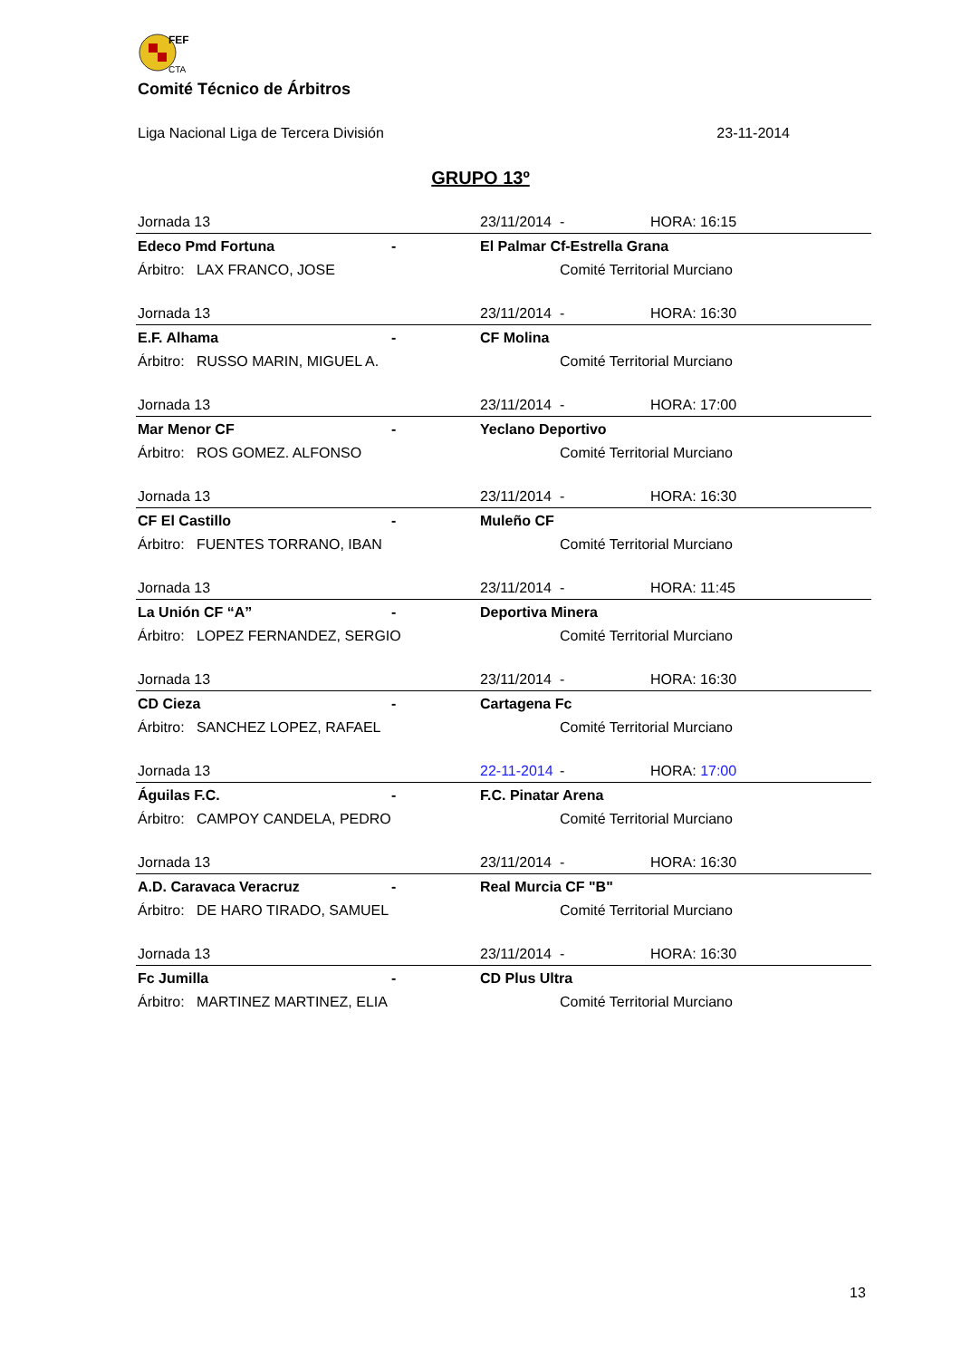FEF
CTA
Comité Técnico de Árbitros
Liga Nacional Liga de Tercera División 23-11-2014
GRUPO 13º
| Jornada 13 | | 23/11/2014 | - | HORA: 16:15 |
| Edeco Pmd Fortuna | - | El Palmar Cf-Estrella Grana | | |
| Árbitro: LAX FRANCO, JOSE | | | Comité Territorial Murciano | |
| Jornada 13 | | 23/11/2014 | - | HORA: 16:30 |
| E.F. Alhama | - | CF Molina | | |
| Árbitro: RUSSO MARIN, MIGUEL A. | | | Comité Territorial Murciano | |
| Jornada 13 | | 23/11/2014 | - | HORA: 17:00 |
| Mar Menor CF | - | Yeclano Deportivo | | |
| Árbitro: ROS GOMEZ. ALFONSO | | | Comité Territorial Murciano | |
| Jornada 13 | | 23/11/2014 | - | HORA: 16:30 |
| CF El Castillo | - | Muleño CF | | |
| Árbitro: FUENTES TORRANO, IBAN | | | Comité Territorial Murciano | |
| Jornada 13 | | 23/11/2014 | - | HORA: 11:45 |
| La Unión CF “A” | - | Deportiva Minera | | |
| Árbitro: LOPEZ FERNANDEZ, SERGIO | | | Comité Territorial Murciano | |
| Jornada 13 | | 23/11/2014 | - | HORA: 16:30 |
| CD Cieza | - | Cartagena Fc | | |
| Árbitro: SANCHEZ LOPEZ, RAFAEL | | | Comité Territorial Murciano | |
| Jornada 13 | | 22-11-2014 | - | HORA: 17:00 |
| Águilas F.C. | - | F.C. Pinatar Arena | | |
| Árbitro: CAMPOY CANDELA, PEDRO | | | Comité Territorial Murciano | |
| Jornada 13 | | 23/11/2014 | - | HORA: 16:30 |
| A.D. Caravaca Veracruz | - | Real Murcia CF "B" | | |
| Árbitro: DE HARO TIRADO, SAMUEL | | | Comité Territorial Murciano | |
| Jornada 13 | | 23/11/2014 | - | HORA: 16:30 |
| Fc Jumilla | - | CD Plus Ultra | | |
| Árbitro: MARTINEZ MARTINEZ, ELIA | | | Comité Territorial Murciano | |
13